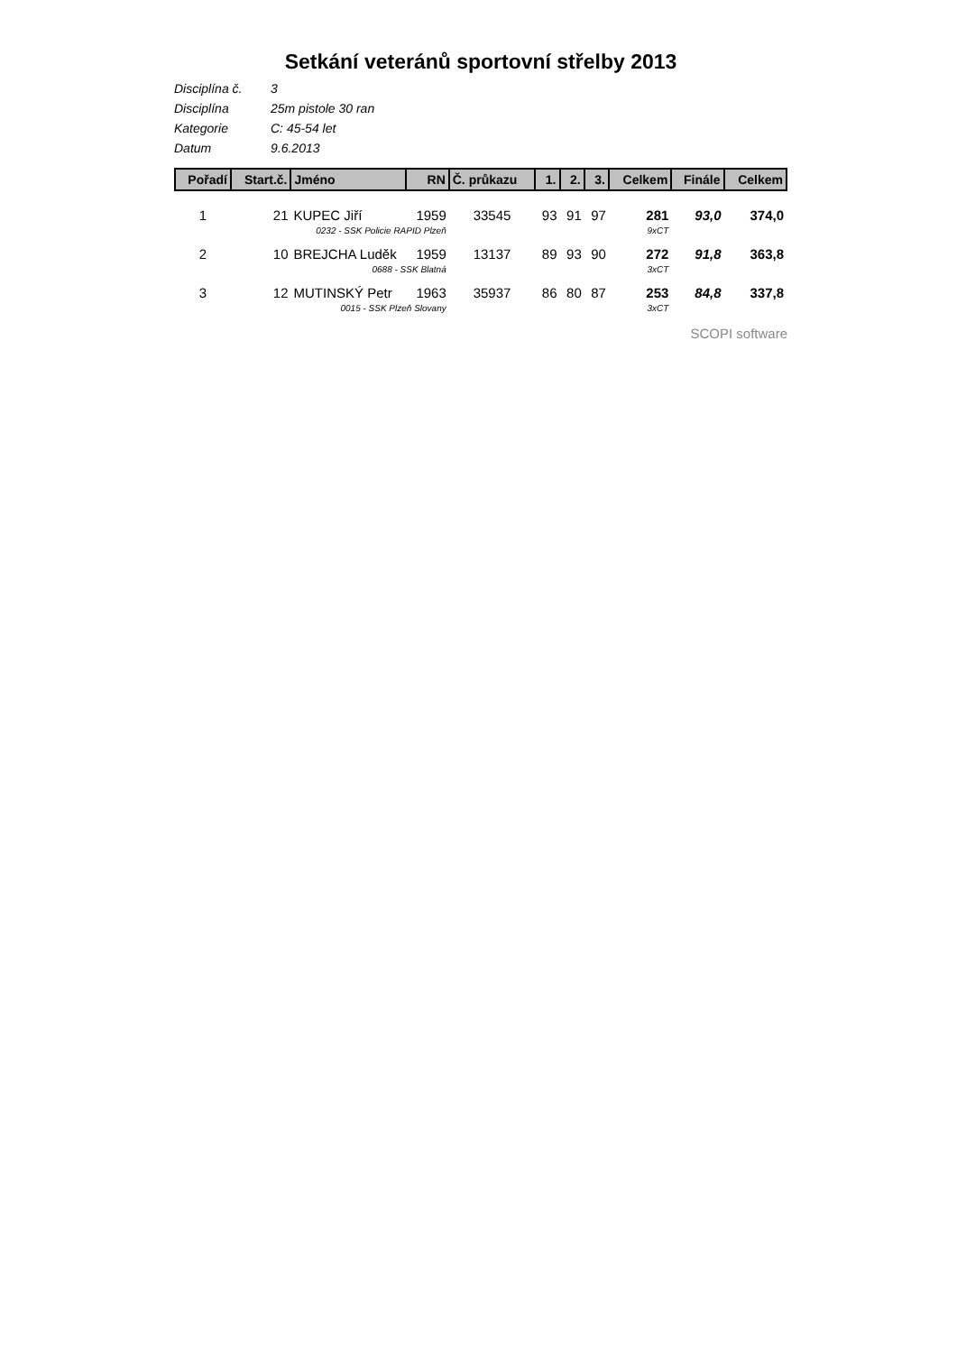Setkání veteránů sportovní střelby 2013
Disciplína č. 3
Disciplína 25m pistole 30 ran
Kategorie C: 45-54 let
Datum 9.6.2013
| Pořadí | Start.č. | Jméno | RN | Č. průkazu | 1. | 2. | 3. | Celkem | Finále | Celkem |
| --- | --- | --- | --- | --- | --- | --- | --- | --- | --- | --- |
| 1 | 21 | KUPEC Jiří | 1959 | 33545 | 93 | 91 | 97 | 281 | 93,0 | 374,0 |
| | 0232 - SSK Policie RAPID Plzeň | | | | | | | 9xCT | | |
| 2 | 10 | BREJCHA Luděk | 1959 | 13137 | 89 | 93 | 90 | 272 | 91,8 | 363,8 |
| | 0688 - SSK Blatná | | | | | | | 3xCT | | |
| 3 | 12 | MUTINSKÝ Petr | 1963 | 35937 | 86 | 80 | 87 | 253 | 84,8 | 337,8 |
| | 0015 - SSK Plzeň Slovany | | | | | | | 3xCT | | |
SCOPI software